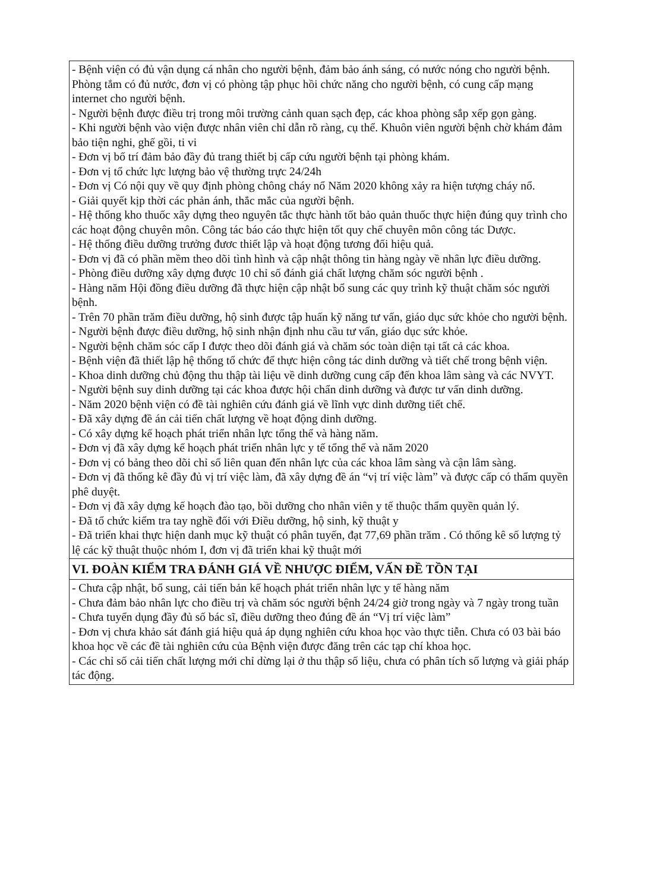| - Bệnh viện có đủ vận dụng cá nhân cho người bệnh, đảm bảo ánh sáng, có nước nóng cho người bệnh. Phòng tắm có đủ nước, đơn vị có phòng tập phục hồi chức năng cho người bệnh, có cung cấp mạng internet cho người bệnh. - Người bệnh được điều trị trong môi trường cảnh quan sạch đẹp, các khoa phòng sắp xếp gọn gàng. - Khi người bệnh vào viện được nhân viên chỉ dẫn rõ ràng, cụ thể. Khuôn viên người bệnh chờ khám đảm bảo tiện nghi, ghế gồi, ti vi - Đơn vị bố trí đảm bảo đầy đủ trang thiết bị cấp cứu người bệnh tại phòng khám. - Đơn vị tổ chức lực lượng bảo vệ thường trực 24/24h - Đơn vị Có nội quy về quy định phòng chông cháy nổ Năm 2020 không xảy ra hiện tượng cháy nổ. - Giải quyết kịp thời các phản ánh, thắc mắc của người bệnh. - Hệ thống kho thuốc xây dựng theo nguyên tắc thực hành tốt bảo quản thuốc thực hiện đúng quy trình cho các hoạt động chuyên môn. Công tác báo cáo thực hiện tốt quy chế chuyên môn công tác Dược. - Hệ thống điều dưỡng trưởng đươc thiết lập và hoạt động tương đối hiệu quả. - Đơn vị đã có phần mềm theo dõi tình hình và cập nhật thông tin hàng ngày về nhân lực điều dưỡng. - Phòng điều dưỡng xây dựng được 10 chỉ số đánh giá chất lượng chăm sóc người bệnh . - Hàng năm Hội đồng điều dưỡng đã thực hiện cập nhật bổ sung các quy trình kỹ thuật chăm sóc người bệnh. - Trên 70 phần trăm điều dưỡng, hộ sinh được tập huấn kỹ năng tư vấn, giáo dục sức khỏe cho người bệnh. - Người bệnh được điều dưỡng, hộ sinh nhận định nhu cầu tư vấn, giáo dục sức khỏe. - Người bệnh chăm sóc cấp I được theo dõi đánh giá và chăm sóc toàn diện tại tất cả các khoa. - Bệnh viện đã thiết lập hệ thống tổ chức để thực hiện công tác dinh dưỡng và tiết chế trong bệnh viện. - Khoa dinh dưỡng chủ động thu thập tài liệu về dinh dưỡng cung cấp đến khoa lâm sàng và các NVYT. - Người bệnh suy dinh dưỡng tại các khoa được hội chẩn dinh dưỡng và được tư vấn dinh dưỡng. - Năm 2020 bệnh viện có đề tài nghiên cứu đánh giá về lĩnh vực dinh dưỡng tiết chế. - Đã xây dựng đề án cải tiến chất lượng về hoạt động dinh dưỡng. - Có xây dựng kế hoạch phát triển nhân lực tổng thể và hàng năm. - Đơn vị đã xây dựng kế hoạch phát triển nhân lực y tế tổng thể và năm 2020 - Đơn vị có bảng theo dõi chỉ số liên quan đến nhân lực của các khoa lâm sàng và cận lâm sàng. - Đơn vị đã thống kê đầy đủ vị trí việc làm, đã xây dựng đề án “vị trí việc làm” và được cấp có thẩm quyền phê duyệt. - Đơn vị đã xây dựng kế hoạch đào tạo, bồi dưỡng cho nhân viên y tế thuộc thẩm quyền quản lý. - Đã tổ chức kiểm tra tay nghề đối với Điều dưỡng, hộ sinh, kỹ thuật y - Đã triển khai thực hiện danh mục kỹ thuật có phân tuyến, đạt 77,69 phần trăm . Có thống kê số lượng tỷ lệ các kỹ thuật thuộc nhóm I, đơn vị đã triển khai kỹ thuật mới |
| VI. ĐOÀN KIỂM TRA ĐÁNH GIÁ VỀ NHƯỢC ĐIỂM, VẤN ĐỀ TỒN TẠI |
| - Chưa cập nhật, bổ sung, cải tiến bản kế hoạch phát triển nhân lực y tế hàng năm - Chưa đảm bảo nhân lực cho điều trị và chăm sóc người bệnh 24/24 giờ trong ngày và 7 ngày trong tuần - Chưa tuyển dụng đầy đủ số bác sĩ, điều dưỡng theo đúng đề án “Vị trí việc làm” - Đơn vị chưa khảo sát đánh giá hiệu quả áp dụng nghiên cứu khoa học vào thực tiễn. Chưa có 03 bài báo khoa học về các đề tài nghiên cứu của Bệnh viện được đăng trên các tạp chí khoa học. - Các chỉ số cải tiến chất lượng mới chỉ dừng lại ở thu thập số liệu, chưa có phân tích số lượng và giải pháp tác động. |